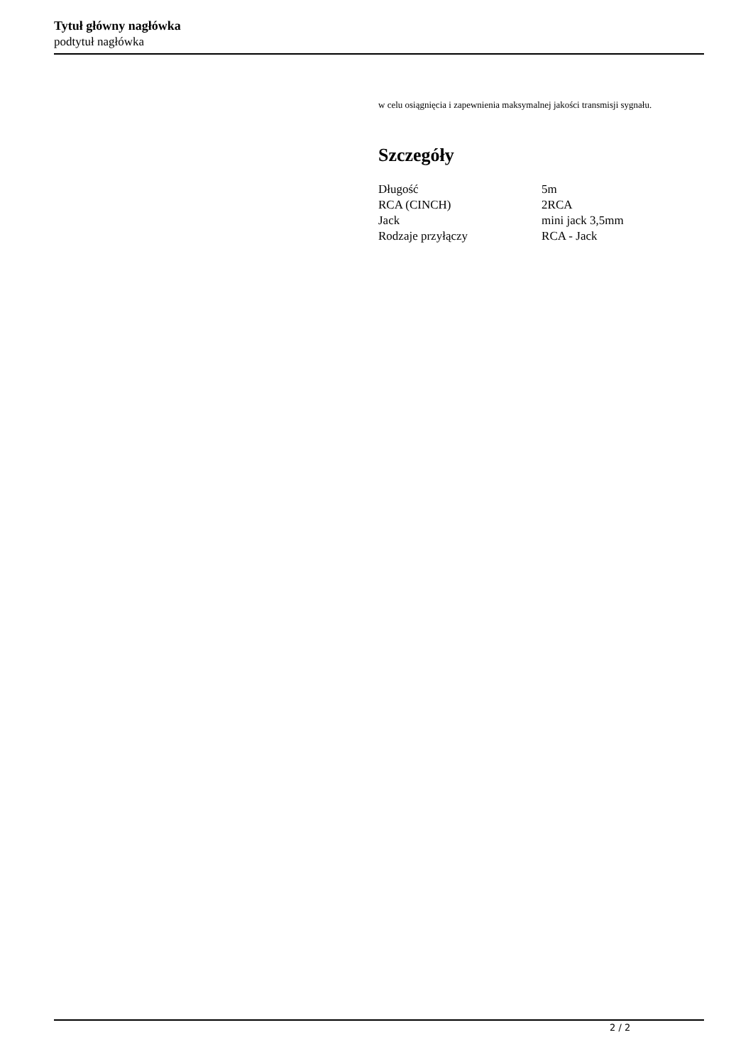Tytuł główny nagłówka
podtytuł nagłówka
w celu osiągnięcia i zapewnienia maksymalnej jakości transmisji sygnału.
Szczegóły
| Długość | 5m |
| RCA (CINCH) | 2RCA |
| Jack | mini jack 3,5mm |
| Rodzaje przyłączy | RCA - Jack |
2 / 2